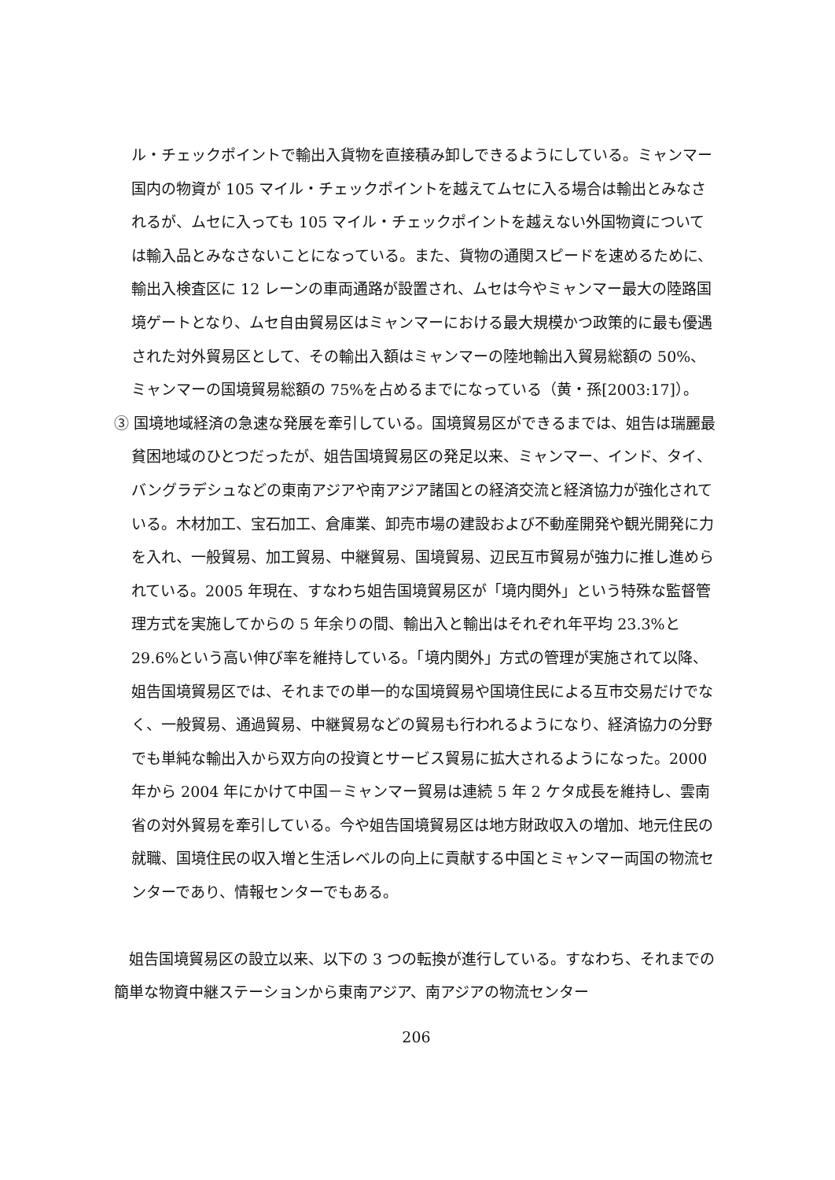ル・チェックポイントで輸出入貨物を直接積み卸しできるようにしている。ミャンマー国内の物資が 105 マイル・チェックポイントを越えてムセに入る場合は輸出とみなされるが、ムセに入っても 105 マイル・チェックポイントを越えない外国物資については輸入品とみなさないことになっている。また、貨物の通関スピードを速めるために、輸出入検査区に 12 レーンの車両通路が設置され、ムセは今やミャンマー最大の陸路国境ゲートとなり、ムセ自由貿易区はミャンマーにおける最大規模かつ政策的に最も優遇された対外貿易区として、その輸出入額はミャンマーの陸地輸出入貿易総額の 50%、ミャンマーの国境貿易総額の 75%を占めるまでになっている（黄・孫[2003:17]）。
③ 国境地域経済の急速な発展を牽引している。国境貿易区ができるまでは、姐告は瑞麗最貧困地域のひとつだったが、姐告国境貿易区の発足以来、ミャンマー、インド、タイ、バングラデシュなどの東南アジアや南アジア諸国との経済交流と経済協力が強化されている。木材加工、宝石加工、倉庫業、卸売市場の建設および不動産開発や観光開発に力を入れ、一般貿易、加工貿易、中継貿易、国境貿易、辺民互市貿易が強力に推し進められている。2005 年現在、すなわち姐告国境貿易区が「境内関外」という特殊な監督管理方式を実施してからの 5 年余りの間、輸出入と輸出はそれぞれ年平均 23.3%と 29.6%という高い伸び率を維持している。「境内関外」方式の管理が実施されて以降、姐告国境貿易区では、それまでの単一的な国境貿易や国境住民による互市交易だけでなく、一般貿易、通過貿易、中継貿易などの貿易も行われるようになり、経済協力の分野でも単純な輸出入から双方向の投資とサービス貿易に拡大されるようになった。2000 年から 2004 年にかけて中国－ミャンマー貿易は連続 5 年 2 ケタ成長を維持し、雲南省の対外貿易を牽引している。今や姐告国境貿易区は地方財政収入の増加、地元住民の就職、国境住民の収入増と生活レベルの向上に貢献する中国とミャンマー両国の物流センターであり、情報センターでもある。
　姐告国境貿易区の設立以来、以下の 3 つの転換が進行している。すなわち、それまでの簡単な物資中継ステーションから東南アジア、南アジアの物流センター
206